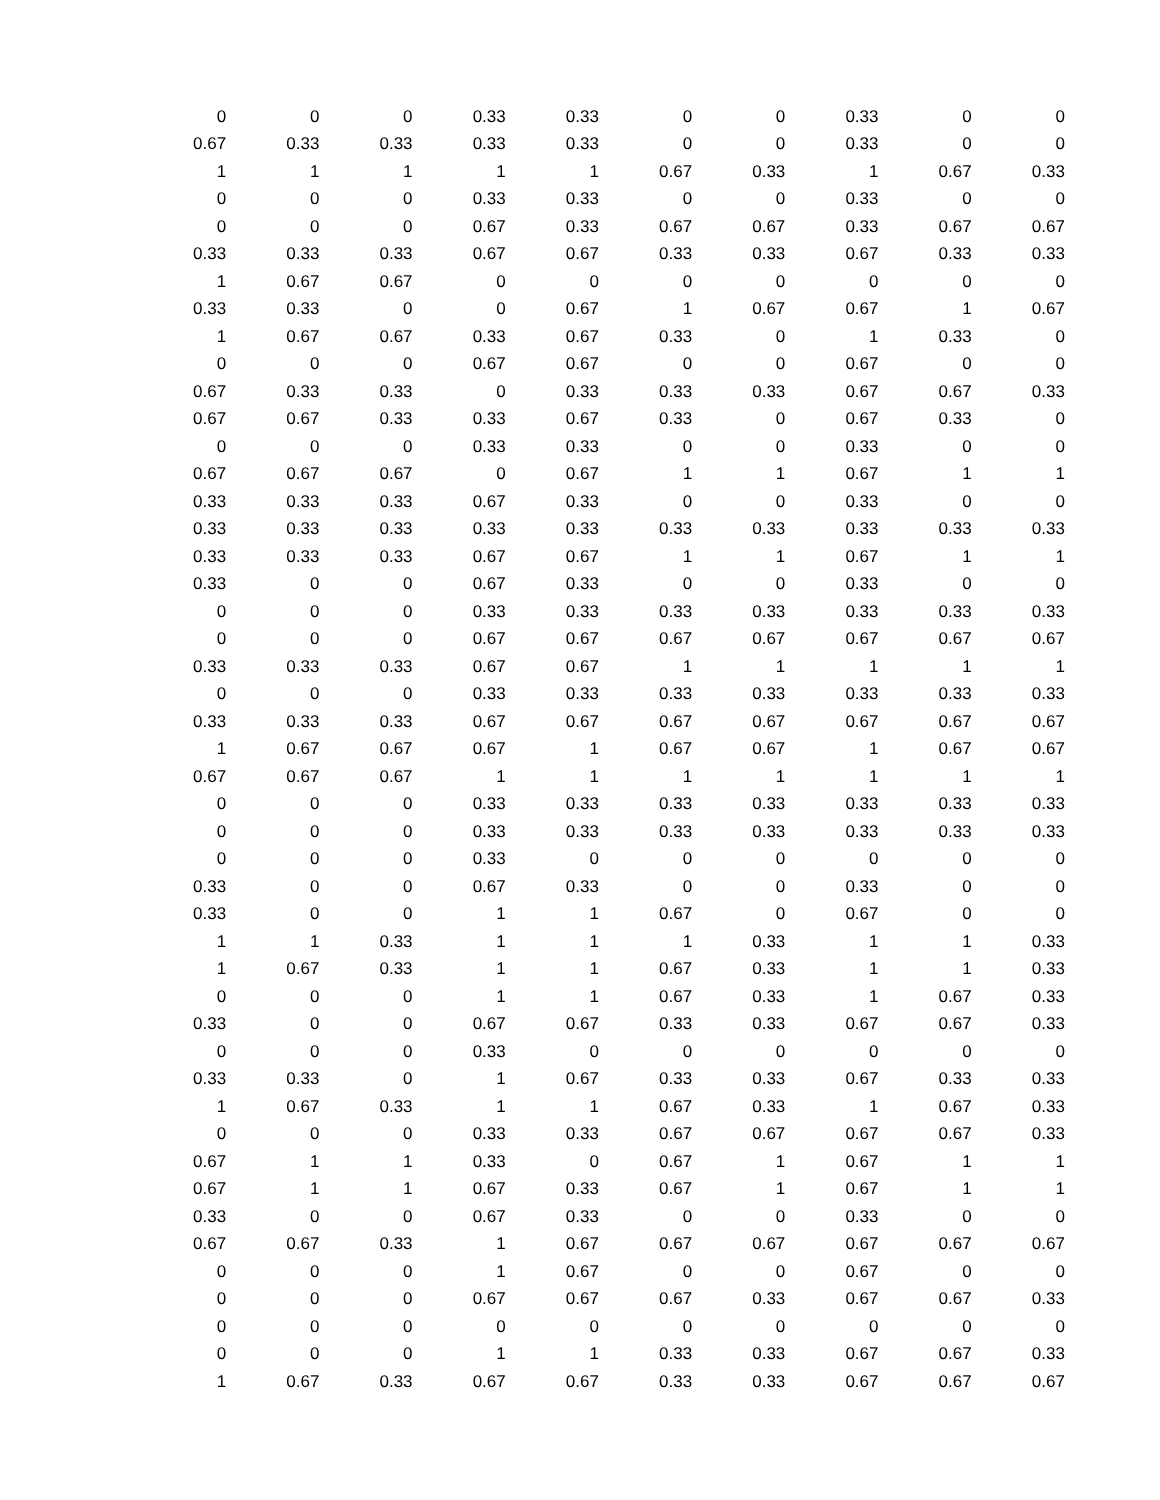| 0 | 0 | 0 | 0.33 | 0.33 | 0 | 0 | 0.33 | 0 | 0 |
| 0.67 | 0.33 | 0.33 | 0.33 | 0.33 | 0 | 0 | 0.33 | 0 | 0 |
| 1 | 1 | 1 | 1 | 1 | 0.67 | 0.33 | 1 | 0.67 | 0.33 |
| 0 | 0 | 0 | 0.33 | 0.33 | 0 | 0 | 0.33 | 0 | 0 |
| 0 | 0 | 0 | 0.67 | 0.33 | 0.67 | 0.67 | 0.33 | 0.67 | 0.67 |
| 0.33 | 0.33 | 0.33 | 0.67 | 0.67 | 0.33 | 0.33 | 0.67 | 0.33 | 0.33 |
| 1 | 0.67 | 0.67 | 0 | 0 | 0 | 0 | 0 | 0 | 0 |
| 0.33 | 0.33 | 0 | 0 | 0.67 | 1 | 0.67 | 0.67 | 1 | 0.67 |
| 1 | 0.67 | 0.67 | 0.33 | 0.67 | 0.33 | 0 | 1 | 0.33 | 0 |
| 0 | 0 | 0 | 0.67 | 0.67 | 0 | 0 | 0.67 | 0 | 0 |
| 0.67 | 0.33 | 0.33 | 0 | 0.33 | 0.33 | 0.33 | 0.67 | 0.67 | 0.33 |
| 0.67 | 0.67 | 0.33 | 0.33 | 0.67 | 0.33 | 0 | 0.67 | 0.33 | 0 |
| 0 | 0 | 0 | 0.33 | 0.33 | 0 | 0 | 0.33 | 0 | 0 |
| 0.67 | 0.67 | 0.67 | 0 | 0.67 | 1 | 1 | 0.67 | 1 | 1 |
| 0.33 | 0.33 | 0.33 | 0.67 | 0.33 | 0 | 0 | 0.33 | 0 | 0 |
| 0.33 | 0.33 | 0.33 | 0.33 | 0.33 | 0.33 | 0.33 | 0.33 | 0.33 | 0.33 |
| 0.33 | 0.33 | 0.33 | 0.67 | 0.67 | 1 | 1 | 0.67 | 1 | 1 |
| 0.33 | 0 | 0 | 0.67 | 0.33 | 0 | 0 | 0.33 | 0 | 0 |
| 0 | 0 | 0 | 0.33 | 0.33 | 0.33 | 0.33 | 0.33 | 0.33 | 0.33 |
| 0 | 0 | 0 | 0.67 | 0.67 | 0.67 | 0.67 | 0.67 | 0.67 | 0.67 |
| 0.33 | 0.33 | 0.33 | 0.67 | 0.67 | 1 | 1 | 1 | 1 | 1 |
| 0 | 0 | 0 | 0.33 | 0.33 | 0.33 | 0.33 | 0.33 | 0.33 | 0.33 |
| 0.33 | 0.33 | 0.33 | 0.67 | 0.67 | 0.67 | 0.67 | 0.67 | 0.67 | 0.67 |
| 1 | 0.67 | 0.67 | 0.67 | 1 | 0.67 | 0.67 | 1 | 0.67 | 0.67 |
| 0.67 | 0.67 | 0.67 | 1 | 1 | 1 | 1 | 1 | 1 | 1 |
| 0 | 0 | 0 | 0.33 | 0.33 | 0.33 | 0.33 | 0.33 | 0.33 | 0.33 |
| 0 | 0 | 0 | 0.33 | 0.33 | 0.33 | 0.33 | 0.33 | 0.33 | 0.33 |
| 0 | 0 | 0 | 0.33 | 0 | 0 | 0 | 0 | 0 | 0 |
| 0.33 | 0 | 0 | 0.67 | 0.33 | 0 | 0 | 0.33 | 0 | 0 |
| 0.33 | 0 | 0 | 1 | 1 | 0.67 | 0 | 0.67 | 0 | 0 |
| 1 | 1 | 0.33 | 1 | 1 | 1 | 0.33 | 1 | 1 | 0.33 |
| 1 | 0.67 | 0.33 | 1 | 1 | 0.67 | 0.33 | 1 | 1 | 0.33 |
| 0 | 0 | 0 | 1 | 1 | 0.67 | 0.33 | 1 | 0.67 | 0.33 |
| 0.33 | 0 | 0 | 0.67 | 0.67 | 0.33 | 0.33 | 0.67 | 0.67 | 0.33 |
| 0 | 0 | 0 | 0.33 | 0 | 0 | 0 | 0 | 0 | 0 |
| 0.33 | 0.33 | 0 | 1 | 0.67 | 0.33 | 0.33 | 0.67 | 0.33 | 0.33 |
| 1 | 0.67 | 0.33 | 1 | 1 | 0.67 | 0.33 | 1 | 0.67 | 0.33 |
| 0 | 0 | 0 | 0.33 | 0.33 | 0.67 | 0.67 | 0.67 | 0.67 | 0.33 |
| 0.67 | 1 | 1 | 0.33 | 0 | 0.67 | 1 | 0.67 | 1 | 1 |
| 0.67 | 1 | 1 | 0.67 | 0.33 | 0.67 | 1 | 0.67 | 1 | 1 |
| 0.33 | 0 | 0 | 0.67 | 0.33 | 0 | 0 | 0.33 | 0 | 0 |
| 0.67 | 0.67 | 0.33 | 1 | 0.67 | 0.67 | 0.67 | 0.67 | 0.67 | 0.67 |
| 0 | 0 | 0 | 1 | 0.67 | 0 | 0 | 0.67 | 0 | 0 |
| 0 | 0 | 0 | 0.67 | 0.67 | 0.67 | 0.33 | 0.67 | 0.67 | 0.33 |
| 0 | 0 | 0 | 0 | 0 | 0 | 0 | 0 | 0 | 0 |
| 0 | 0 | 0 | 1 | 1 | 0.33 | 0.33 | 0.67 | 0.67 | 0.33 |
| 1 | 0.67 | 0.33 | 0.67 | 0.67 | 0.33 | 0.33 | 0.67 | 0.67 | 0.67 |